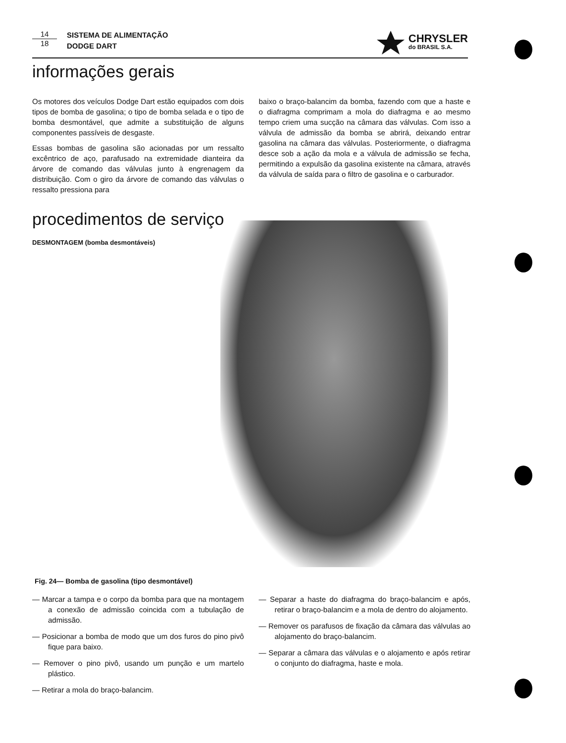14
18
SISTEMA DE ALIMENTAÇÃO
DODGE DART
CHRYSLER
do BRASIL S.A.
informações gerais
Os motores dos veículos Dodge Dart estão equipados com dois tipos de bomba de gasolina; o tipo de bomba selada e o tipo de bomba desmontável, que admite a substituição de alguns componentes passíveis de desgaste.
Essas bombas de gasolina são acionadas por um ressalto excêntrico de aço, parafusado na extremidade dianteira da árvore de comando das válvulas junto à engrenagem da distribuição. Com o giro da árvore de comando das válvulas o ressalto pressiona para
baixo o braço-balancim da bomba, fazendo com que a haste e o diafragma comprimam a mola do diafragma e ao mesmo tempo criem uma sucção na câmara das válvulas. Com isso a válvula de admissão da bomba se abrirá, deixando entrar gasolina na câmara das válvulas. Posteriormente, o diafragma desce sob a ação da mola e a válvula de admissão se fecha, permitindo a expulsão da gasolina existente na câmara, através da válvula de saída para o filtro de gasolina e o carburador.
procedimentos de serviço
DESMONTAGEM (bomba desmontáveis)
Fig. 24— Bomba de gasolina (tipo desmontável)
— Marcar a tampa e o corpo da bomba para que na montagem a conexão de admissão coincida com a tubulação de admissão.
— Posicionar a bomba de modo que um dos furos do pino pivô fique para baixo.
— Remover o pino pivô, usando um punção e um martelo plástico.
— Retirar a mola do braço-balancim.
— Separar a haste do diafragma do braço-balancim e após, retirar o braço-balancim e a mola de dentro do alojamento.
— Remover os parafusos de fixação da câmara das válvulas ao alojamento do braço-balancim.
— Separar a câmara das válvulas e o alojamento e após retirar o conjunto do diafragma, haste e mola.